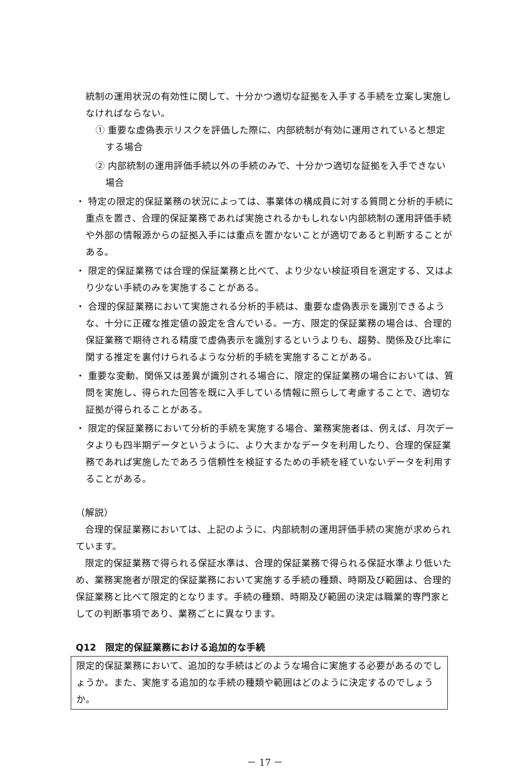統制の運用状況の有効性に関して、十分かつ適切な証拠を入手する手続を立案し実施しなければならない。
① 重要な虚偽表示リスクを評価した際に、内部統制が有効に運用されていると想定する場合
② 内部統制の運用評価手続以外の手続のみで、十分かつ適切な証拠を入手できない場合
・ 特定の限定的保証業務の状況によっては、事業体の構成員に対する質問と分析的手続に重点を置き、合理的保証業務であれば実施されるかもしれない内部統制の運用評価手続や外部の情報源からの証拠入手には重点を置かないことが適切であると判断することがある。
・ 限定的保証業務では合理的保証業務と比べて、より少ない検証項目を選定する、又はより少ない手続のみを実施することがある。
・ 合理的保証業務において実施される分析的手続は、重要な虚偽表示を識別できるような、十分に正確な推定値の設定を含んでいる。一方、限定的保証業務の場合は、合理的保証業務で期待される精度で虚偽表示を識別するというよりも、趨勢、関係及び比率に関する推定を裏付けられるような分析的手続を実施することがある。
・ 重要な変動、関係又は差異が識別される場合に、限定的保証業務の場合においては、質問を実施し、得られた回答を既に入手している情報に照らして考慮することで、適切な証拠が得られることがある。
・ 限定的保証業務において分析的手続を実施する場合、業務実施者は、例えば、月次データよりも四半期データというように、より大まかなデータを利用したり、合理的保証業務であれば実施したであろう信頼性を検証するための手続を経ていないデータを利用することがある。
（解説）
　合理的保証業務においては、上記のように、内部統制の運用評価手続の実施が求められています。
　限定的保証業務で得られる保証水準は、合理的保証業務で得られる保証水準より低いため、業務実施者が限定的保証業務において実施する手続の種類、時期及び範囲は、合理的保証業務と比べて限定的となります。手続の種類、時期及び範囲の決定は職業的専門家としての判断事項であり、業務ごとに異なります。
Q12　限定的保証業務における追加的な手続
限定的保証業務において、追加的な手続はどのような場合に実施する必要があるのでしょうか。また、実施する追加的な手続の種類や範囲はどのように決定するのでしょうか。
－ 17 －